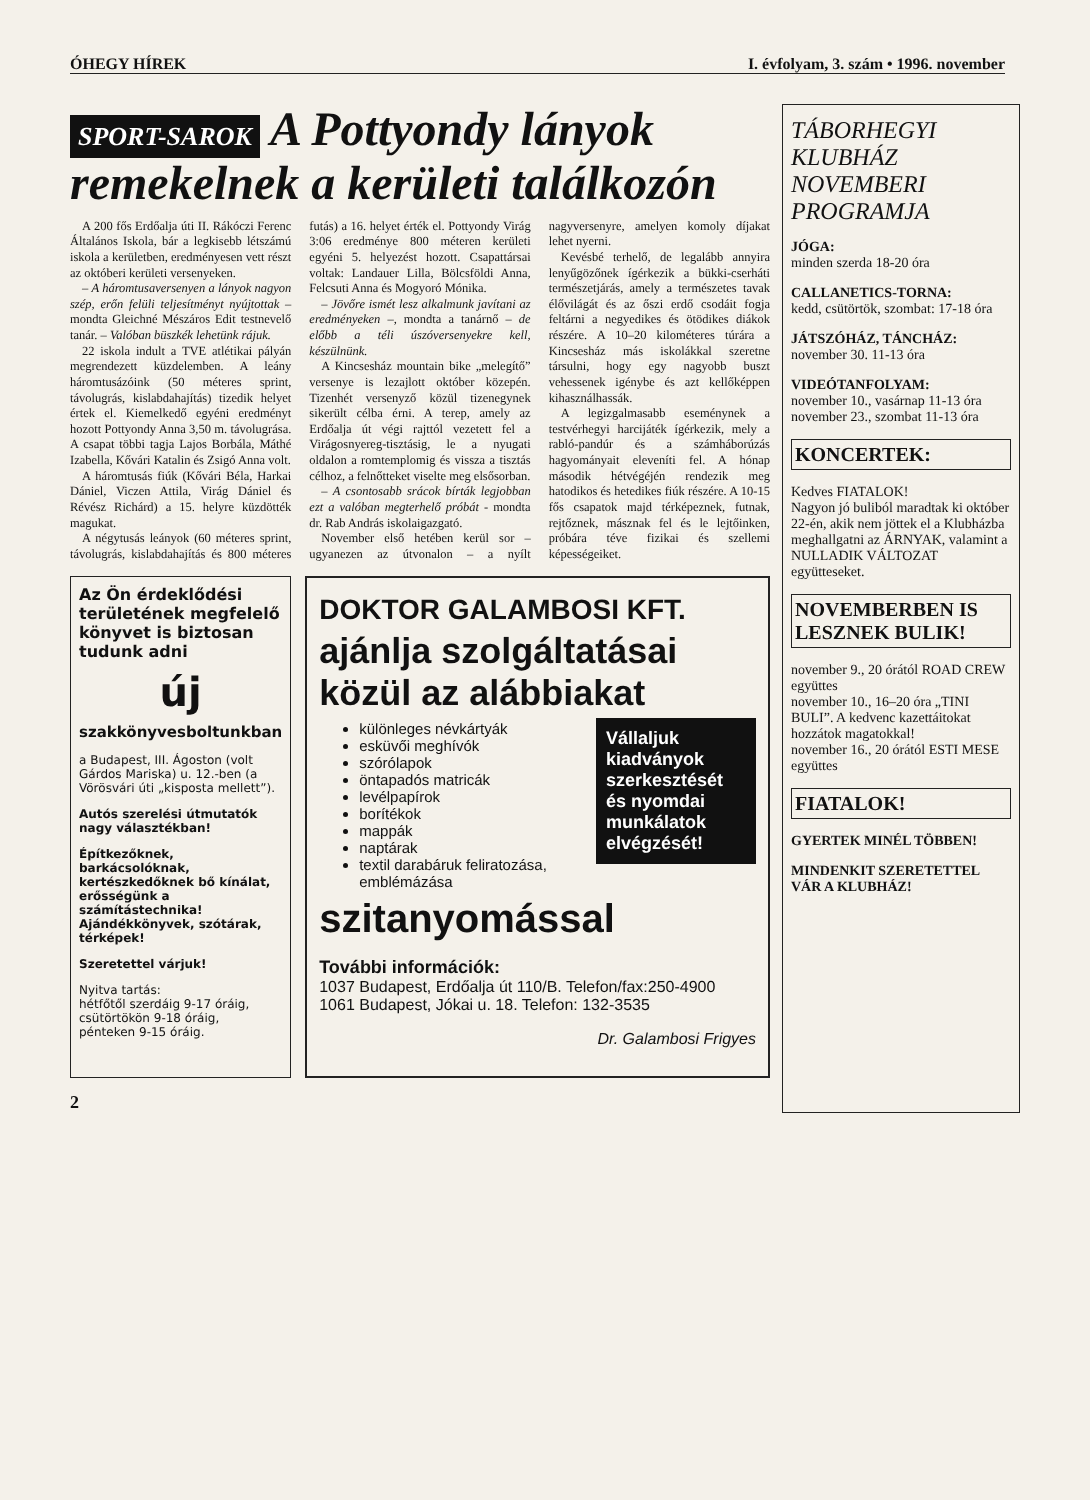ÓHEGY HÍREK I. évfolyam, 3. szám • 1996. november
SPORT-SAROK A Pottyondy lányok remekelnek a kerületi találkozón
A 200 fős Erdőalja úti II. Rákóczi Ferenc Általános Iskola, bár a legkisebb létszámú iskola a kerületben, eredményesen vett részt az októberi kerületi versenyeken.
– A háromtusaversenyen a lányok nagyon szép, erőn felüli teljesítményt nyújtottak – mondta Gleichné Mészáros Edit testnevelő tanár. – Valóban büszkék lehetünk rájuk.
22 iskola indult a TVE atlétikai pályán megrendezett küzdelemben. A leány háromtusázóink (50 méteres sprint, távolugrás, kislabdahajítás) tizedik helyet értek el. Kiemelkedő egyéni eredményt hozott Pottyondy Anna 3,50 m. távolugrása. A csapat többi tagja Lajos Borbála, Máthé Izabella, Kővári Katalin és Zsigó Anna volt.
A háromtusás fiúk (Kővári Béla, Harkai Dániel, Viczen Attila, Virág Dániel és Révész Richárd) a 15. helyre küzdötték magukat.
A négytusás leányok (60 méteres sprint, távolugrás, kislabdahajítás és 800 méteres futás) a 16. helyet érték el. Pottyondy Virág 3:06 eredménye 800 méteren kerületi egyéni 5. helyezést hozott. Csapattársai voltak: Landauer Lilla, Bölcsföldi Anna, Felcsuti Anna és Mogyoró Mónika.
– Jövőre ismét lesz alkalmunk javítani az eredményeken –, mondta a tanárnő – de előbb a téli úszóversenyekre kell, készülnünk.
A Kincsesház mountain bike „melegítő” versenye is lezajlott október közepén. Tizenhét versenyző közül tizenegynek sikerült célba érni. A terep, amely az Erdőalja út végi rajttól vezetett fel a Virágosnyereg-tisztásig, le a nyugati oldalon a romtemplomig és vissza a tisztás célhoz, a felnőtteket viselte meg elsősorban.
– A csontosabb srácok bírták legjobban ezt a valóban megterhelő próbát - mondta dr. Rab András iskolaigazgató.
November első hetében kerül sor – ugyanezen az útvonalon – a nyílt nagyversenyre, amelyen komoly díjakat lehet nyerni.
Kevésbé terhelő, de legalább annyira lenyűgözőnek ígérkezik a bükki-cserháti természetjárás, amely a természetes tavak élővilágát és az őszi erdő csodáit fogja feltárni a negyedikes és ötödikes diákok részére. A 10–20 kilométeres túrára a Kincsesház más iskolákkal szeretne társulni, hogy egy nagyobb buszt vehessenek igénybe és azt kellőképpen kihasználhassák.
A legizgalmasabb eseménynek a testvérhegyi harcijáték ígérkezik, mely a rabló-pandúr és a számháborúzás hagyományait eleveníti fel. A hónap második hétvégéjén rendezik meg hatodikos és hetedikes fiúk részére. A 10-15 fős csapatok majd térképeznek, futnak, rejtőznek, másznak fel és le lejtőinken, próbára téve fizikai és szellemi képességeiket.
Az Ön érdeklődési területének megfelelő könyvet is biztosan tudunk adni
új
szakkönyvesboltunkban
a Budapest, III. Ágoston (volt Gárdos Mariska) u. 12.-ben (a Vörösvári úti „kisposta mellett”).
Autós szerelési útmutatók nagy választékban!
Építkezőknek, barkácsolóknak, kertészkedőknek bő kínálat, erősségünk a számítástechnika! Ajándékkönyvek, szótárak, térképek!
Szeretettel várjuk!
Nyitva tartás:
hétfőtől szerdáig 9-17 óráig,
csütörtökön 9-18 óráig,
pénteken 9-15 óráig.
DOKTOR GALAMBOSI KFT.
ajánlja szolgáltatásai közül az alábbiakat
Vállaljuk kiadványok szerkesztését és nyomdai munkálatok elvégzését!
különleges névkártyák
esküvői meghívók
szórólapok
öntapadós matricák
levélpapírok
borítékok
mappák
naptárak
textil darabáruk feliratozása, emblémázása
szitanyomással
További információk:
1037 Budapest, Erdőalja út 110/B. Telefon/fax:250-4900
1061 Budapest, Jókai u. 18. Telefon: 132-3535
Dr. Galambosi Frigyes
2
TÁBORHEGYI KLUBHÁZ NOVEMBERI PROGRAMJA
JÓGA:
minden szerda 18-20 óra
CALLANETICS-TORNA:
kedd, csütörtök, szombat: 17-18 óra
JÁTSZÓHÁZ, TÁNCHÁZ:
november 30. 11-13 óra
VIDEÓTANFOLYAM:
november 10., vasárnap 11-13 óra
november 23., szombat 11-13 óra
KONCERTEK:
Kedves FIATALOK!
Nagyon jó buliból maradtak ki október 22-én, akik nem jöttek el a Klubházba meghallgatni az ÁRNYAK, valamint a NULLADIK VÁLTOZAT együtteseket.
NOVEMBERBEN IS LESZNEK BULIK!
november 9., 20 órától ROAD CREW együttes
november 10., 16–20 óra „TINI BULI”. A kedvenc kazettáitokat hozzátok magatokkal!
november 16., 20 órától ESTI MESE együttes
FIATALOK!
GYERTEK MINÉL TÖBBEN!
MINDENKIT SZERETETTEL VÁR A KLUBHÁZ!